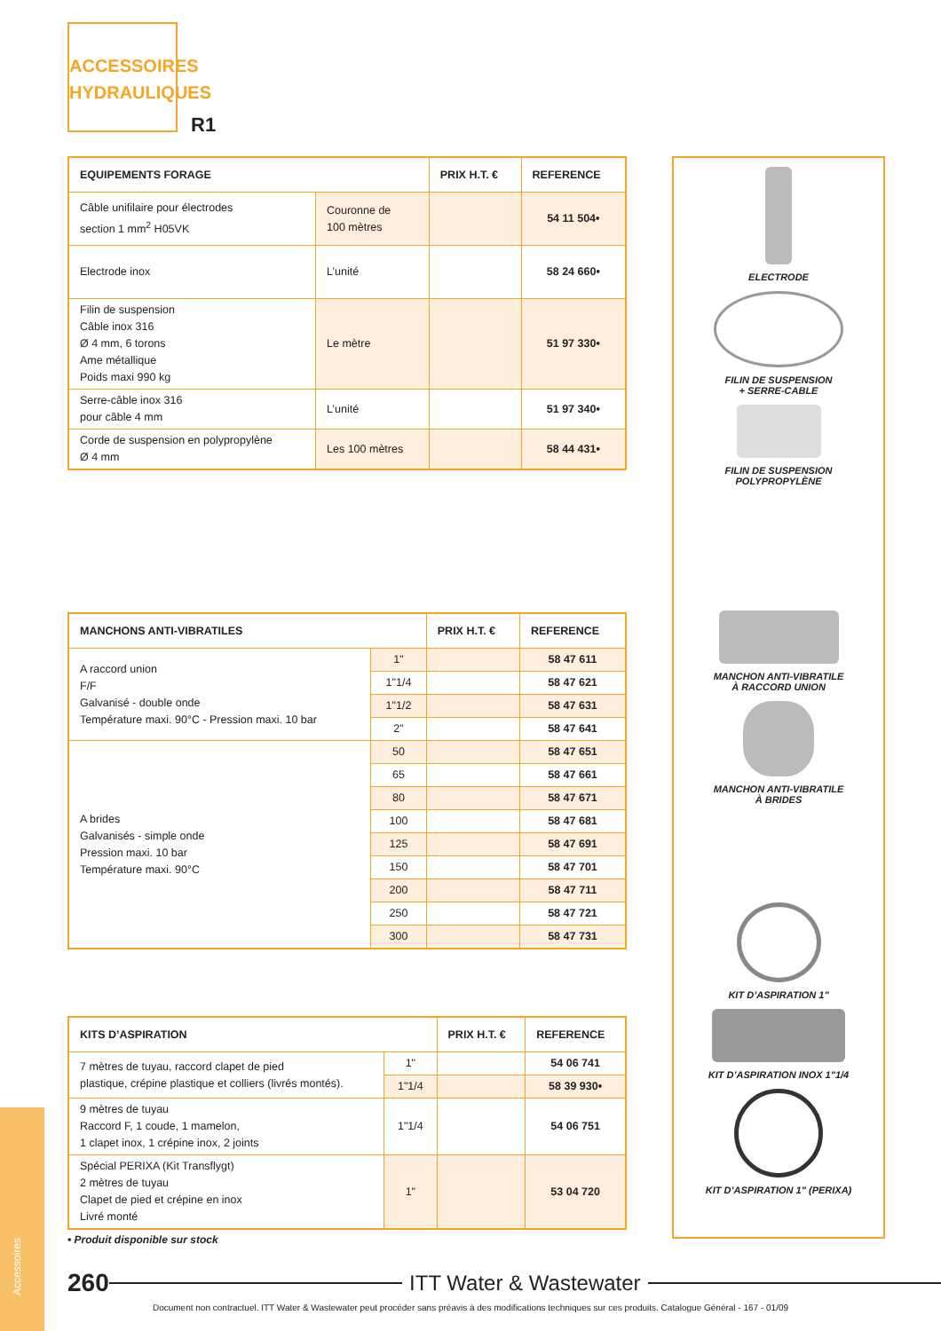ACCESSOIRES
HYDRAULIQUES
R1
| EQUIPEMENTS FORAGE | | PRIX H.T. € | REFERENCE |
| --- | --- | --- | --- |
| Câble unifilaire pour électrodes section 1 mm<sup>2</sup> H05VK | Couronne de 100 mètres | | 54 11 504• |
| Electrode inox | L’unité | | 58 24 660• |
| Filin de suspension Câble inox 316 Ø 4 mm, 6 torons Ame métallique Poids maxi 990 kg | Le mètre | | 51 97 330• |
| Serre-câble inox 316 pour câble 4 mm | L’unité | | 51 97 340• |
| Corde de suspension en polypropylène Ø 4 mm | Les 100 mètres | | 58 44 431• |
| MANCHONS ANTI-VIBRATILES | | PRIX H.T. € | REFERENCE |
| --- | --- | --- | --- |
| A raccord union F/F Galvanisé - double onde Température maxi. 90°C - Pression maxi. 10 bar | 1" | | 58 47 611 |
| | 1"1/4 | | 58 47 621 |
| | 1"1/2 | | 58 47 631 |
| | 2" | | 58 47 641 |
| A brides Galvanisés - simple onde Pression maxi. 10 bar Température maxi. 90°C | 50 | | 58 47 651 |
| | 65 | | 58 47 661 |
| | 80 | | 58 47 671 |
| | 100 | | 58 47 681 |
| | 125 | | 58 47 691 |
| | 150 | | 58 47 701 |
| | 200 | | 58 47 711 |
| | 250 | | 58 47 721 |
| | 300 | | 58 47 731 |
| KITS D’ASPIRATION | | PRIX H.T. € | REFERENCE |
| --- | --- | --- | --- |
| 7 mètres de tuyau, raccord clapet de pied plastique, crépine plastique et colliers (livrés montés). | 1" | | 54 06 741 |
| | 1"1/4 | | 58 39 930• |
| 9 mètres de tuyau Raccord F, 1 coude, 1 mamelon, 1 clapet inox, 1 crépine inox, 2 joints | 1"1/4 | | 54 06 751 |
| Spécial PERIXA (Kit Transflygt) 2 mètres de tuyau Clapet de pied et crépine en inox Livré monté | 1" | | 53 04 720 |
• Produit disponible sur stock
ELECTRODE
FILIN DE SUSPENSION
+ SERRE-CABLE
FILIN DE SUSPENSION
POLYPROPYLÈNE
MANCHON ANTI-VIBRATILE
À RACCORD UNION
MANCHON ANTI-VIBRATILE
À BRIDES
KIT D’ASPIRATION 1"
KIT D’ASPIRATION INOX 1"1/4
KIT D’ASPIRATION 1" (PERIXA)
Accessoires
260
ITT Water & Wastewater
Document non contractuel. ITT Water & Wastewater peut procéder sans préavis à des modifications techniques sur ces produits. Catalogue Général - 167 - 01/09